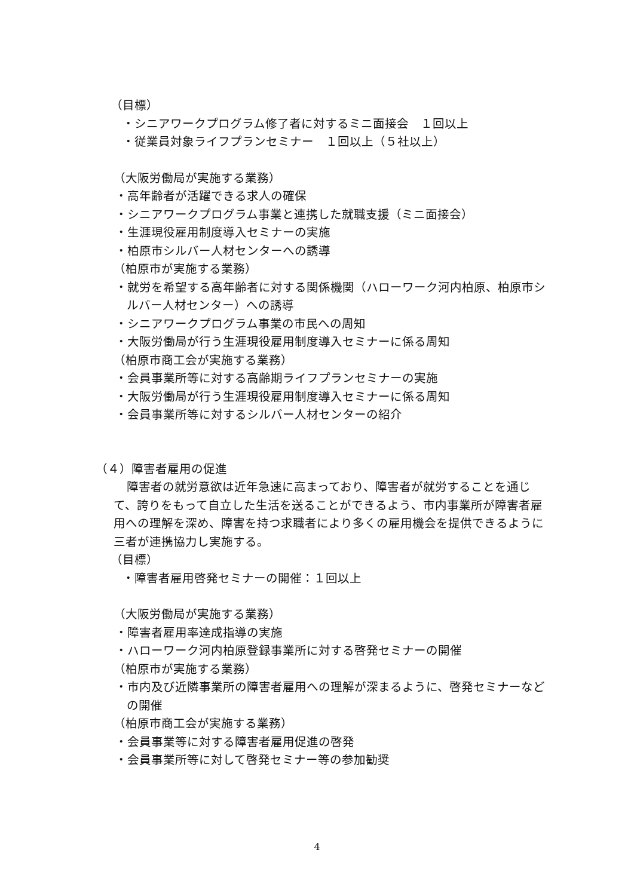（目標）
・シニアワークプログラム修了者に対するミニ面接会　１回以上
・従業員対象ライフプランセミナー　１回以上（５社以上）
（大阪労働局が実施する業務）
・高年齢者が活躍できる求人の確保
・シニアワークプログラム事業と連携した就職支援（ミニ面接会）
・生涯現役雇用制度導入セミナーの実施
・柏原市シルバー人材センターへの誘導
（柏原市が実施する業務）
・就労を希望する高年齢者に対する関係機関（ハローワーク河内柏原、柏原市シルバー人材センター）への誘導
・シニアワークプログラム事業の市民への周知
・大阪労働局が行う生涯現役雇用制度導入セミナーに係る周知
（柏原市商工会が実施する業務）
・会員事業所等に対する高齢期ライフプランセミナーの実施
・大阪労働局が行う生涯現役雇用制度導入セミナーに係る周知
・会員事業所等に対するシルバー人材センターの紹介
（４）障害者雇用の促進
障害者の就労意欲は近年急速に高まっており、障害者が就労することを通じて、誇りをもって自立した生活を送ることができるよう、市内事業所が障害者雇用への理解を深め、障害を持つ求職者により多くの雇用機会を提供できるように三者が連携協力し実施する。
（目標）
・障害者雇用啓発セミナーの開催：１回以上
（大阪労働局が実施する業務）
・障害者雇用率達成指導の実施
・ハローワーク河内柏原登録事業所に対する啓発セミナーの開催
（柏原市が実施する業務）
・市内及び近隣事業所の障害者雇用への理解が深まるように、啓発セミナーなどの開催
（柏原市商工会が実施する業務）
・会員事業等に対する障害者雇用促進の啓発
・会員事業所等に対して啓発セミナー等の参加勧奨
4